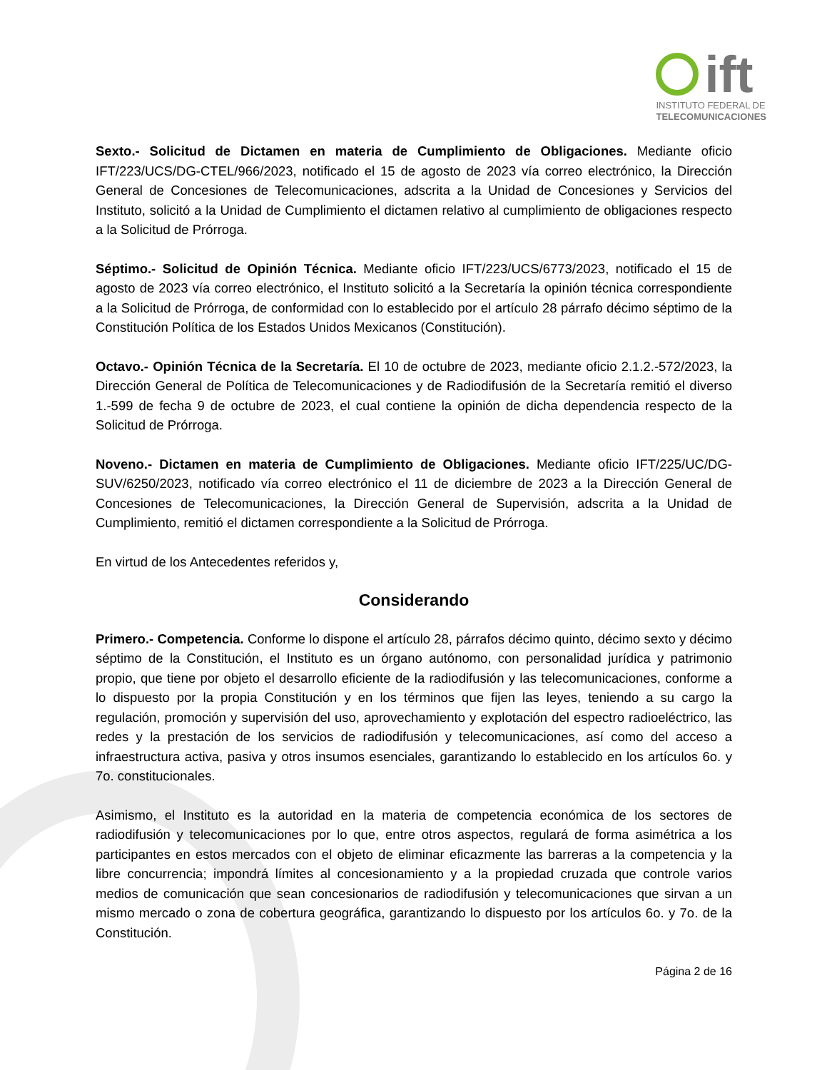ift
INSTITUTO FEDERAL DE
TELECOMUNICACIONES
Sexto.- Solicitud de Dictamen en materia de Cumplimiento de Obligaciones. Mediante oficio IFT/223/UCS/DG-CTEL/966/2023, notificado el 15 de agosto de 2023 vía correo electrónico, la Dirección General de Concesiones de Telecomunicaciones, adscrita a la Unidad de Concesiones y Servicios del Instituto, solicitó a la Unidad de Cumplimiento el dictamen relativo al cumplimiento de obligaciones respecto a la Solicitud de Prórroga.
Séptimo.- Solicitud de Opinión Técnica. Mediante oficio IFT/223/UCS/6773/2023, notificado el 15 de agosto de 2023 vía correo electrónico, el Instituto solicitó a la Secretaría la opinión técnica correspondiente a la Solicitud de Prórroga, de conformidad con lo establecido por el artículo 28 párrafo décimo séptimo de la Constitución Política de los Estados Unidos Mexicanos (Constitución).
Octavo.- Opinión Técnica de la Secretaría. El 10 de octubre de 2023, mediante oficio 2.1.2.-572/2023, la Dirección General de Política de Telecomunicaciones y de Radiodifusión de la Secretaría remitió el diverso 1.-599 de fecha 9 de octubre de 2023, el cual contiene la opinión de dicha dependencia respecto de la Solicitud de Prórroga.
Noveno.- Dictamen en materia de Cumplimiento de Obligaciones. Mediante oficio IFT/225/UC/DG-SUV/6250/2023, notificado vía correo electrónico el 11 de diciembre de 2023 a la Dirección General de Concesiones de Telecomunicaciones, la Dirección General de Supervisión, adscrita a la Unidad de Cumplimiento, remitió el dictamen correspondiente a la Solicitud de Prórroga.
En virtud de los Antecedentes referidos y,
Considerando
Primero.- Competencia. Conforme lo dispone el artículo 28, párrafos décimo quinto, décimo sexto y décimo séptimo de la Constitución, el Instituto es un órgano autónomo, con personalidad jurídica y patrimonio propio, que tiene por objeto el desarrollo eficiente de la radiodifusión y las telecomunicaciones, conforme a lo dispuesto por la propia Constitución y en los términos que fijen las leyes, teniendo a su cargo la regulación, promoción y supervisión del uso, aprovechamiento y explotación del espectro radioeléctrico, las redes y la prestación de los servicios de radiodifusión y telecomunicaciones, así como del acceso a infraestructura activa, pasiva y otros insumos esenciales, garantizando lo establecido en los artículos 6o. y 7o. constitucionales.
Asimismo, el Instituto es la autoridad en la materia de competencia económica de los sectores de radiodifusión y telecomunicaciones por lo que, entre otros aspectos, regulará de forma asimétrica a los participantes en estos mercados con el objeto de eliminar eficazmente las barreras a la competencia y la libre concurrencia; impondrá límites al concesionamiento y a la propiedad cruzada que controle varios medios de comunicación que sean concesionarios de radiodifusión y telecomunicaciones que sirvan a un mismo mercado o zona de cobertura geográfica, garantizando lo dispuesto por los artículos 6o. y 7o. de la Constitución.
Página 2 de 16